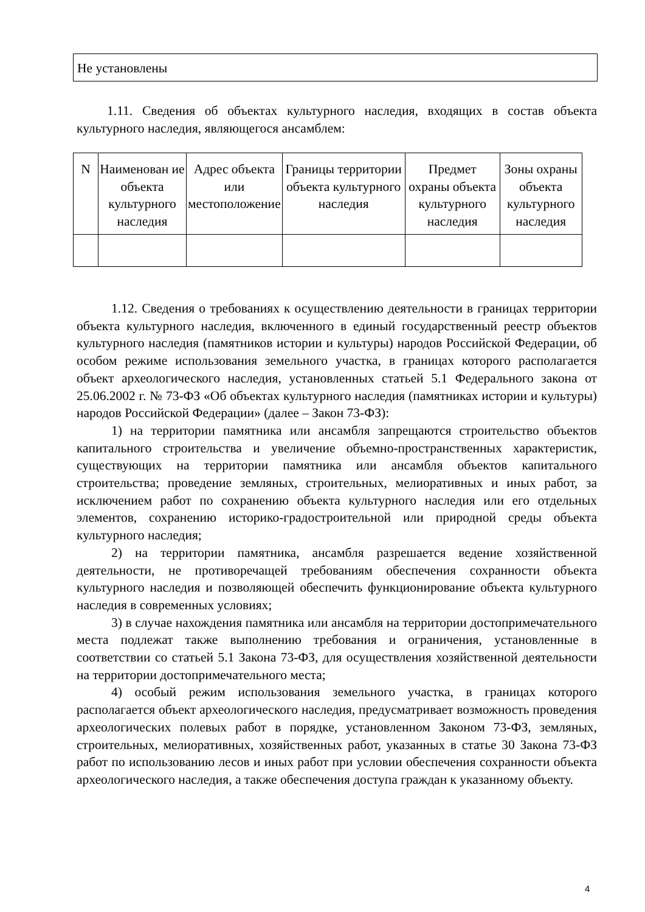Не установлены
1.11. Сведения об объектах культурного наследия, входящих в состав объекта культурного наследия, являющегося ансамблем:
| N | Наименован ие объекта культурного наследия | Адрес объекта или местоположение | Границы территории объекта культурного наследия | Предмет охраны объекта культурного наследия | Зоны охраны объекта культурного наследия |
1.12. Сведения о требованиях к осуществлению деятельности в границах территории объекта культурного наследия, включенного в единый государственный реестр объектов культурного наследия (памятников истории и культуры) народов Российской Федерации, об особом режиме использования земельного участка, в границах которого располагается объект археологического наследия, установленных статьей 5.1 Федерального закона от 25.06.2002 г. № 73-ФЗ «Об объектах культурного наследия (памятниках истории и культуры) народов Российской Федерации» (далее – Закон 73-ФЗ):
1) на территории памятника или ансамбля запрещаются строительство объектов капитального строительства и увеличение объемно-пространственных характеристик, существующих на территории памятника или ансамбля объектов капитального строительства; проведение земляных, строительных, мелиоративных и иных работ, за исключением работ по сохранению объекта культурного наследия или его отдельных элементов, сохранению историко-градостроительной или природной среды объекта культурного наследия;
2) на территории памятника, ансамбля разрешается ведение хозяйственной деятельности, не противоречащей требованиям обеспечения сохранности объекта культурного наследия и позволяющей обеспечить функционирование объекта культурного наследия в современных условиях;
3) в случае нахождения памятника или ансамбля на территории достопримечательного места подлежат также выполнению требования и ограничения, установленные в соответствии со статьей 5.1 Закона 73-ФЗ, для осуществления хозяйственной деятельности на территории достопримечательного места;
4) особый режим использования земельного участка, в границах которого располагается объект археологического наследия, предусматривает возможность проведения археологических полевых работ в порядке, установленном Законом 73-ФЗ, земляных, строительных, мелиоративных, хозяйственных работ, указанных в статье 30 Закона 73-ФЗ работ по использованию лесов и иных работ при условии обеспечения сохранности объекта археологического наследия, а также обеспечения доступа граждан к указанному объекту.
4